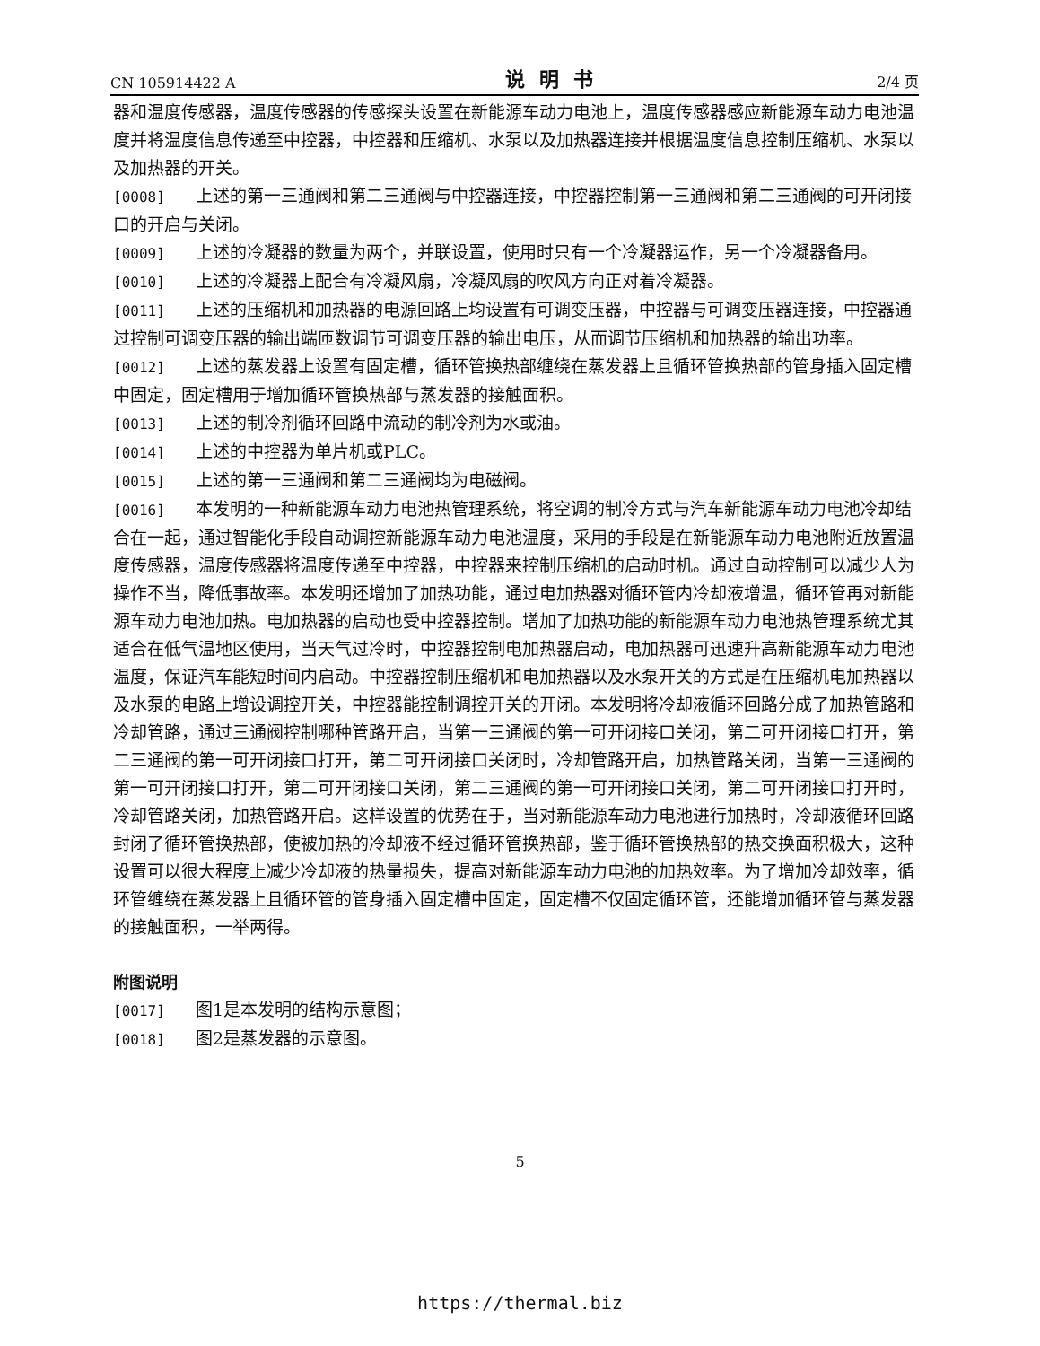CN 105914422 A 说明书 2/4 页
器和温度传感器，温度传感器的传感探头设置在新能源车动力电池上，温度传感器感应新能源车动力电池温度并将温度信息传递至中控器，中控器和压缩机、水泵以及加热器连接并根据温度信息控制压缩机、水泵以及加热器的开关。
[0008] 上述的第一三通阀和第二三通阀与中控器连接，中控器控制第一三通阀和第二三通阀的可开闭接口的开启与关闭。
[0009] 上述的冷凝器的数量为两个，并联设置，使用时只有一个冷凝器运作，另一个冷凝器备用。
[0010] 上述的冷凝器上配合有冷凝风扇，冷凝风扇的吹风方向正对着冷凝器。
[0011] 上述的压缩机和加热器的电源回路上均设置有可调变压器，中控器与可调变压器连接，中控器通过控制可调变压器的输出端匝数调节可调变压器的输出电压，从而调节压缩机和加热器的输出功率。
[0012] 上述的蒸发器上设置有固定槽，循环管换热部缠绕在蒸发器上且循环管换热部的管身插入固定槽中固定，固定槽用于增加循环管换热部与蒸发器的接触面积。
[0013] 上述的制冷剂循环回路中流动的制冷剂为水或油。
[0014] 上述的中控器为单片机或PLC。
[0015] 上述的第一三通阀和第二三通阀均为电磁阀。
[0016] 本发明的一种新能源车动力电池热管理系统，将空调的制冷方式与汽车新能源车动力电池冷却结合在一起，通过智能化手段自动调控新能源车动力电池温度，采用的手段是在新能源车动力电池附近放置温度传感器，温度传感器将温度传递至中控器，中控器来控制压缩机的启动时机。通过自动控制可以减少人为操作不当，降低事故率。本发明还增加了加热功能，通过电加热器对循环管内冷却液增温，循环管再对新能源车动力电池加热。电加热器的启动也受中控器控制。增加了加热功能的新能源车动力电池热管理系统尤其适合在低气温地区使用，当天气过冷时，中控器控制电加热器启动，电加热器可迅速升高新能源车动力电池温度，保证汽车能短时间内启动。中控器控制压缩机和电加热器以及水泵开关的方式是在压缩机电加热器以及水泵的电路上增设调控开关，中控器能控制调控开关的开闭。本发明将冷却液循环回路分成了加热管路和冷却管路，通过三通阀控制哪种管路开启，当第一三通阀的第一可开闭接口关闭，第二可开闭接口打开，第二三通阀的第一可开闭接口打开，第二可开闭接口关闭时，冷却管路开启，加热管路关闭，当第一三通阀的第一可开闭接口打开，第二可开闭接口关闭，第二三通阀的第一可开闭接口关闭，第二可开闭接口打开时，冷却管路关闭，加热管路开启。这样设置的优势在于，当对新能源车动力电池进行加热时，冷却液循环回路封闭了循环管换热部，使被加热的冷却液不经过循环管换热部，鉴于循环管换热部的热交换面积极大，这种设置可以很大程度上减少冷却液的热量损失，提高对新能源车动力电池的加热效率。为了增加冷却效率，循环管缠绕在蒸发器上且循环管的管身插入固定槽中固定，固定槽不仅固定循环管，还能增加循环管与蒸发器的接触面积，一举两得。
附图说明
[0017] 图1是本发明的结构示意图；
[0018] 图2是蒸发器的示意图。
5
https://thermal.biz